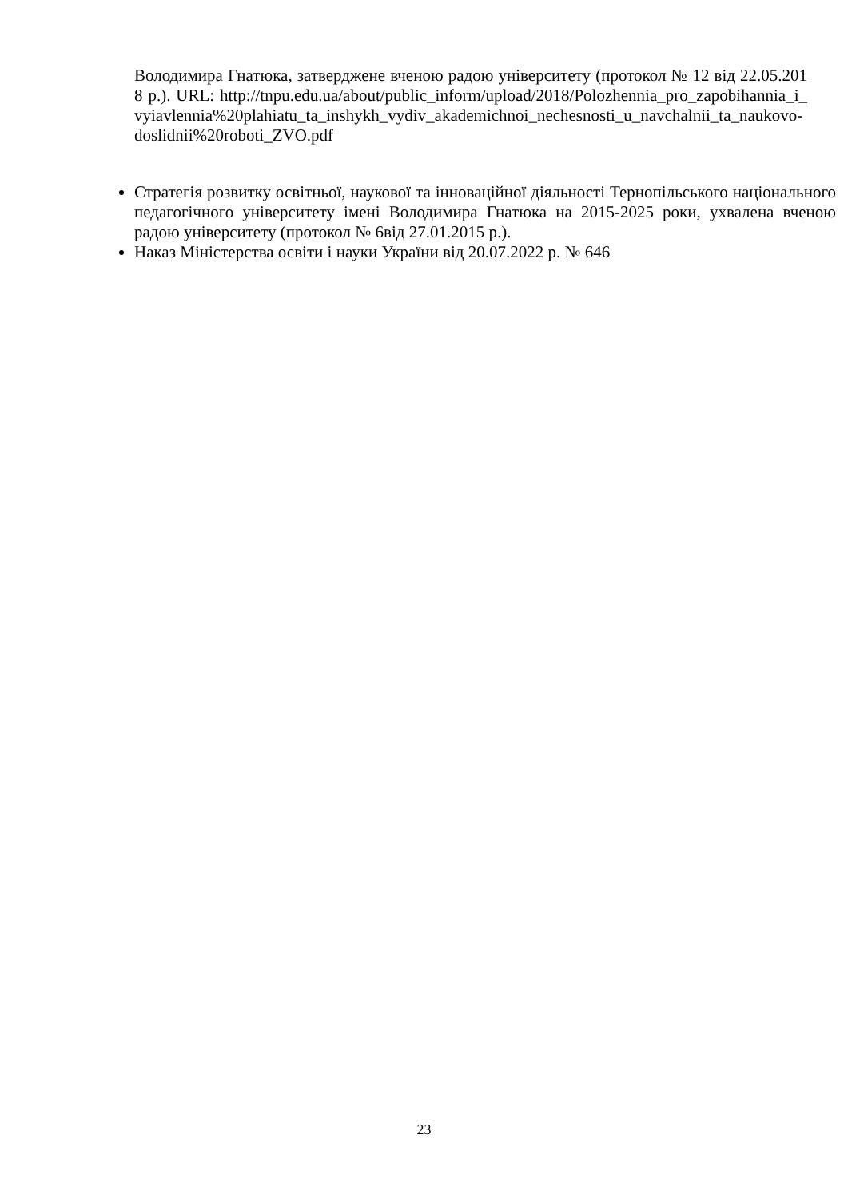Володимира Гнатюка, затверджене вченою радою університету (протокол № 12 від 22.05.2018 р.). URL: http://tnpu.edu.ua/about/public_inform/upload/2018/Polozhennia_pro_zapobihannia_i_vyiavlennia%20plahiatu_ta_inshykh_vydiv_akademichnoi_nechesnosti_u_navchalnii_ta_naukovo-doslidnii%20roboti_ZVO.pdf
Стратегія розвитку освітньої, наукової та інноваційної діяльності Тернопільського національного педагогічного університету імені Володимира Гнатюка на 2015-2025 роки, ухвалена вченою радою університету (протокол № 6від 27.01.2015 р.).
Наказ Міністерства освіти і науки України від 20.07.2022 р. № 646
23